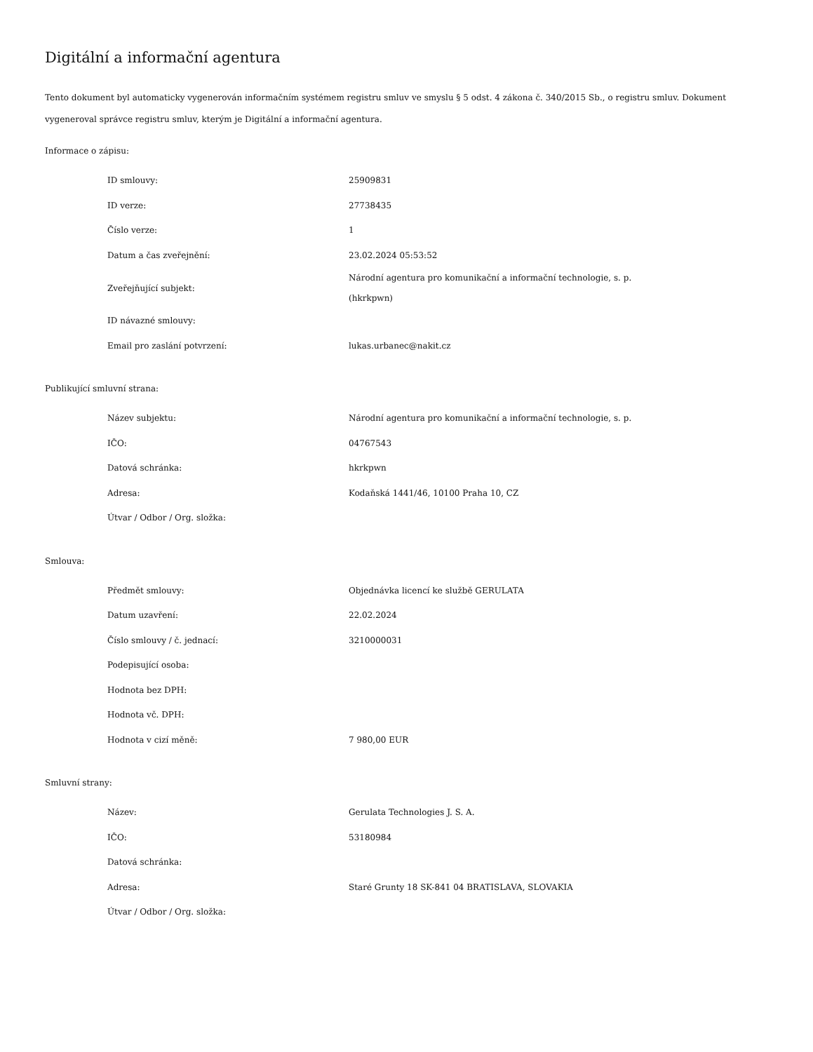Digitální a informační agentura
Tento dokument byl automaticky vygenerován informačním systémem registru smluv ve smyslu § 5 odst. 4 zákona č. 340/2015 Sb., o registru smluv. Dokument vygeneroval správce registru smluv, kterým je Digitální a informační agentura.
Informace o zápisu:
| ID smlouvy: | 25909831 |
| ID verze: | 27738435 |
| Číslo verze: | 1 |
| Datum a čas zveřejnění: | 23.02.2024 05:53:52 |
| Zveřejňující subjekt: | Národní agentura pro komunikační a informační technologie, s. p. (hkrkpwn) |
| ID návazné smlouvy: | |
| Email pro zaslání potvrzení: | lukas.urbanec@nakit.cz |
Publikující smluvní strana:
| Název subjektu: | Národní agentura pro komunikační a informační technologie, s. p. |
| IČO: | 04767543 |
| Datová schránka: | hkrkpwn |
| Adresa: | Kodaňská 1441/46, 10100 Praha 10, CZ |
| Útvar / Odbor / Org. složka: | |
Smlouva:
| Předmět smlouvy: | Objednávka licencí ke službě GERULATA |
| Datum uzavření: | 22.02.2024 |
| Číslo smlouvy / č. jednací: | 3210000031 |
| Podepisující osoba: | |
| Hodnota bez DPH: | |
| Hodnota vč. DPH: | |
| Hodnota v cizí měně: | 7 980,00 EUR |
Smluvní strany:
| Název: | Gerulata Technologies J. S. A. |
| IČO: | 53180984 |
| Datová schránka: | |
| Adresa: | Staré Grunty 18 SK-841 04 BRATISLAVA, SLOVAKIA |
| Útvar / Odbor / Org. složka: | |